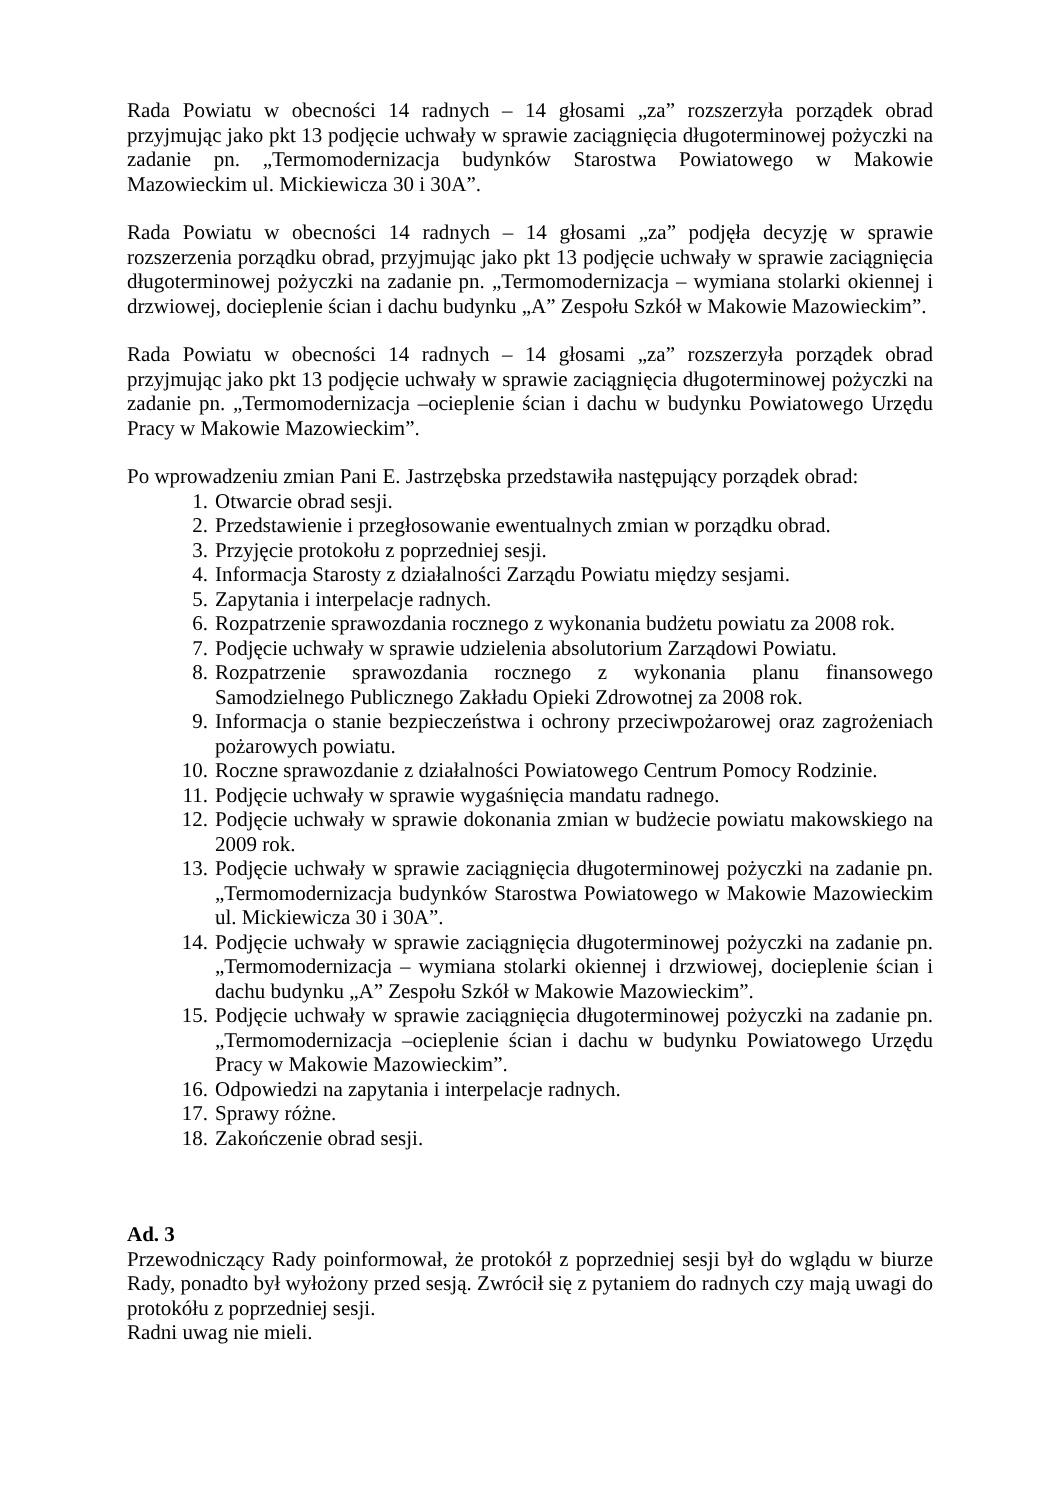Rada Powiatu w obecności 14 radnych – 14 głosami „za” rozszerzyła porządek obrad przyjmując jako pkt 13 podjęcie uchwały w sprawie zaciągnięcia długoterminowej pożyczki na zadanie pn. „Termomodernizacja budynków Starostwa Powiatowego w Makowie Mazowieckim ul. Mickiewicza 30 i 30A”.
Rada Powiatu w obecności 14 radnych – 14 głosami „za” podjęła decyzję w sprawie rozszerzenia porządku obrad, przyjmując jako pkt 13 podjęcie uchwały w sprawie zaciągnięcia długoterminowej pożyczki na zadanie pn. „Termomodernizacja – wymiana stolarki okiennej i drzwiowej, docieplenie ścian i dachu budynku „A” Zespołu Szkół w Makowie Mazowieckim”.
Rada Powiatu w obecności 14 radnych – 14 głosami „za” rozszerzyła porządek obrad przyjmując jako pkt 13 podjęcie uchwały w sprawie zaciągnięcia długoterminowej pożyczki na zadanie pn. „Termomodernizacja –ocieplenie ścian i dachu w budynku Powiatowego Urzędu Pracy w Makowie Mazowieckim”.
Po wprowadzeniu zmian Pani E. Jastrzębska przedstawiła następujący porządek obrad:
1. Otwarcie obrad sesji.
2. Przedstawienie i przegłosowanie ewentualnych zmian w porządku obrad.
3. Przyjęcie protokołu z poprzedniej sesji.
4. Informacja Starosty z działalności Zarządu Powiatu między sesjami.
5. Zapytania i interpelacje radnych.
6. Rozpatrzenie sprawozdania rocznego z wykonania budżetu powiatu za 2008 rok.
7. Podjęcie uchwały w sprawie udzielenia absolutorium Zarządowi Powiatu.
8. Rozpatrzenie sprawozdania rocznego z wykonania planu finansowego Samodzielnego Publicznego Zakładu Opieki Zdrowotnej za 2008 rok.
9. Informacja o stanie bezpieczeństwa i ochrony przeciwpożarowej oraz zagrożeniach pożarowych powiatu.
10. Roczne sprawozdanie z działalności Powiatowego Centrum Pomocy Rodzinie.
11. Podjęcie uchwały w sprawie wygaśnięcia mandatu radnego.
12. Podjęcie uchwały w sprawie dokonania zmian w budżecie powiatu makowskiego na 2009 rok.
13. Podjęcie uchwały w sprawie zaciągnięcia długoterminowej pożyczki na zadanie pn. „Termomodernizacja budynków Starostwa Powiatowego w Makowie Mazowieckim ul. Mickiewicza 30 i 30A”.
14. Podjęcie uchwały w sprawie zaciągnięcia długoterminowej pożyczki na zadanie pn. „Termomodernizacja – wymiana stolarki okiennej i drzwiowej, docieplenie ścian i dachu budynku „A” Zespołu Szkół w Makowie Mazowieckim”.
15. Podjęcie uchwały w sprawie zaciągnięcia długoterminowej pożyczki na zadanie pn. „Termomodernizacja –ocieplenie ścian i dachu w budynku Powiatowego Urzędu Pracy w Makowie Mazowieckim”.
16. Odpowiedzi na zapytania i interpelacje radnych.
17. Sprawy różne.
18. Zakończenie obrad sesji.
Ad. 3
Przewodniczący Rady poinformował, że protokół z poprzedniej sesji był do wglądu w biurze Rady, ponadto był wyłożony przed sesją. Zwrócił się z pytaniem do radnych czy mają uwagi do protokółu z poprzedniej sesji.
Radni uwag nie mieli.